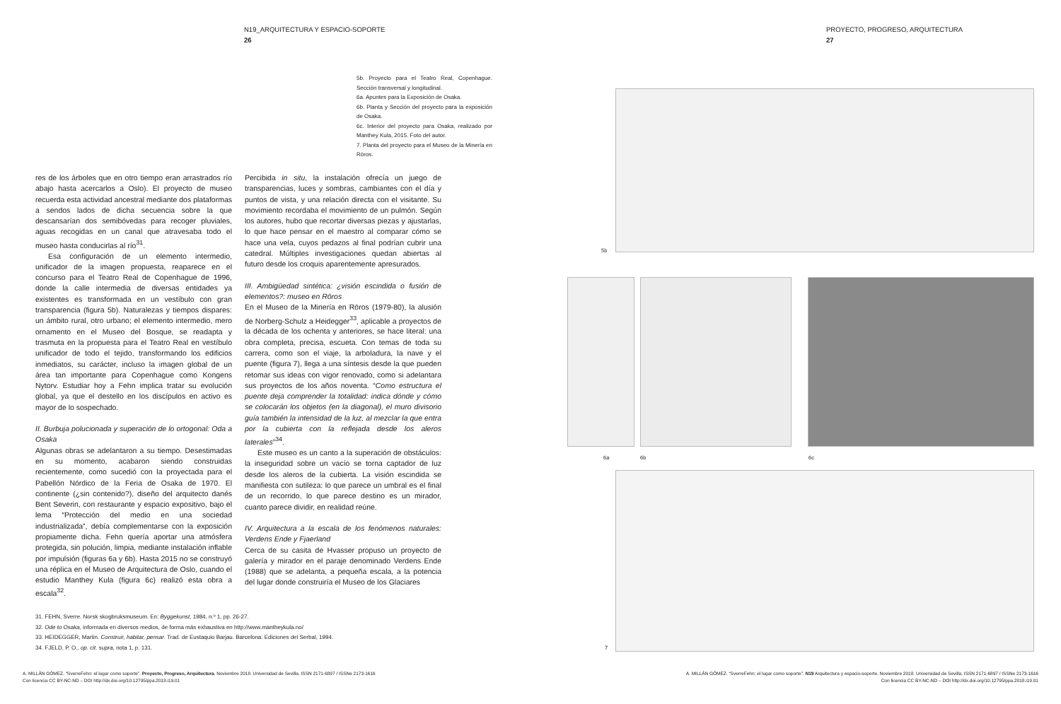N19_ARQUITECTURA Y ESPACIO-SOPORTE
26
5b. Proyecto para el Teatro Real, Copenhague. Sección transversal y longitudinal.
6a. Apuntes para la Exposición de Osaka.
6b. Planta y Sección del proyecto para la exposición de Osaka.
6c. Interior del proyecto para Osaka, realizado por Manthey Kula, 2015. Foto del autor.
7. Planta del proyecto para el Museo de la Minería en Röros.
res de los árboles que en otro tiempo eran arrastrados río abajo hasta acercarlos a Oslo). El proyecto de museo recuerda esta actividad ancestral mediante dos plataformas a sendos lados de dicha secuencia sobre la que descansarían dos semibóvedas para recoger pluviales, aguas recogidas en un canal que atravesaba todo el museo hasta conducirlas al río<sup>31</sup>.
Esa configuración de un elemento intermedio, unificador de la imagen propuesta, reaparece en el concurso para el Teatro Real de Copenhague de 1996, donde la calle intermedia de diversas entidades ya existentes es transformada en un vestíbulo con gran transparencia (figura 5b). Naturalezas y tiempos dispares: un ámbito rural, otro urbano; el elemento intermedio, mero ornamento en el Museo del Bosque, se readapta y trasmuta en la propuesta para el Teatro Real en vestíbulo unificador de todo el tejido, transformando los edificios inmediatos, su carácter, incluso la imagen global de un área tan importante para Copenhague como Kongens Nytorv. Estudiar hoy a Fehn implica tratar su evolución global, ya que el destello en los discípulos en activo es mayor de lo sospechado.
II. Burbuja polucionada y superación de lo ortogonal: Oda a Osaka
Algunas obras se adelantaron a su tiempo. Desestimadas en su momento, acabaron siendo construidas recientemente, como sucedió con la proyectada para el Pabellón Nórdico de la Feria de Osaka de 1970. El continente (¿sin contenido?), diseño del arquitecto danés Bent Severin, con restaurante y espacio expositivo, bajo el lema “Protección del medio en una sociedad industrializada”, debía complementarse con la exposición propiamente dicha. Fehn quería aportar una atmósfera protegida, sin polución, limpia, mediante instalación inflable por impulsión (figuras 6a y 6b). Hasta 2015 no se construyó una réplica en el Museo de Arquitectura de Oslo, cuando el estudio Manthey Kula (figura 6c) realizó esta obra a escala<sup>32</sup>.
Percibida in situ, la instalación ofrecía un juego de transparencias, luces y sombras, cambiantes con el día y puntos de vista, y una relación directa con el visitante. Su movimiento recordaba el movimiento de un pulmón. Según los autores, hubo que recortar diversas piezas y ajustarlas, lo que hace pensar en el maestro al comparar cómo se hace una vela, cuyos pedazos al final podrían cubrir una catedral. Múltiples investigaciones quedan abiertas al futuro desde los croquis aparentemente apresurados.
III. Ambigüedad sintética: ¿visión escindida o fusión de elementos?: museo en Röros
En el Museo de la Minería en Röros (1979-80), la alusión de Norberg-Schulz a Heidegger<sup>33</sup>, aplicable a proyectos de la década de los ochenta y anteriores, se hace literal: una obra completa, precisa, escueta. Con temas de toda su carrera, como son el viaje, la arboladura, la nave y el puente (figura 7), llega a una síntesis desde la que pueden retomar sus ideas con vigor renovado, como si adelantara sus proyectos de los años noventa. “Como estructura el puente deja comprender la totalidad: indica dónde y cómo se colocarán los objetos (en la diagonal), el muro divisorio guía también la intensidad de la luz, al mezclar la que entra por la cubierta con la reflejada desde los aleros laterales”<sup>34</sup>.
Este museo es un canto a la superación de obstáculos: la inseguridad sobre un vacío se torna captador de luz desde los aleros de la cubierta. La visión escindida se manifiesta con sutileza: lo que parece un umbral es el final de un recorrido, lo que parece destino es un mirador, cuanto parece dividir, en realidad reúne.
IV. Arquitectura a la escala de los fenómenos naturales: Verdens Ende y Fjaerland
Cerca de su casita de Hvasser propuso un proyecto de galería y mirador en el paraje denominado Verdens Ende (1988) que se adelanta, a pequeña escala, a la potencia del lugar donde construiría el Museo de los Glaciares
31. FEHN, Sverre. Norsk skogbruksmuseum. En: Byggekunst, 1984, n.º 1, pp. 26-27.
32. Ode to Osaka, informada en diversos medios, de forma más exhaustiva en http://www.mantheykula.no/
33. HEIDEGGER, Martin. Construir, habitar, pensar. Trad. de Eustaquio Barjau. Barcelona: Ediciones del Serbal, 1994.
34. FJELD, P. O., op. cit. supra, nota 1, p. 131.
A. MILLÁN GÓMEZ. “SverreFehn: el lugar como soporte”. Proyecto, Progreso, Arquitectura. Noviembre 2018. Universidad de Sevilla. ISSN 2171-6897 / ISSNe 2173-1616
Con licencia CC BY-NC-ND – DOI http://dx.doi.org/10.12795/ppa.2018.i19.01
PROYECTO, PROGRESO, ARQUITECTURA
27
5b
6a 6b 6c
7
A. MILLÁN GÓMEZ. “SverreFehn: el lugar como soporte”. N19 Arquitectura y espacio-soporte. Noviembre 2018. Universidad de Sevilla. ISSN 2171-6897 / ISSNe 2173-1616
Con licencia CC BY-NC-ND – DOI http://dx.doi.org/10.12795/ppa.2018.i19.01